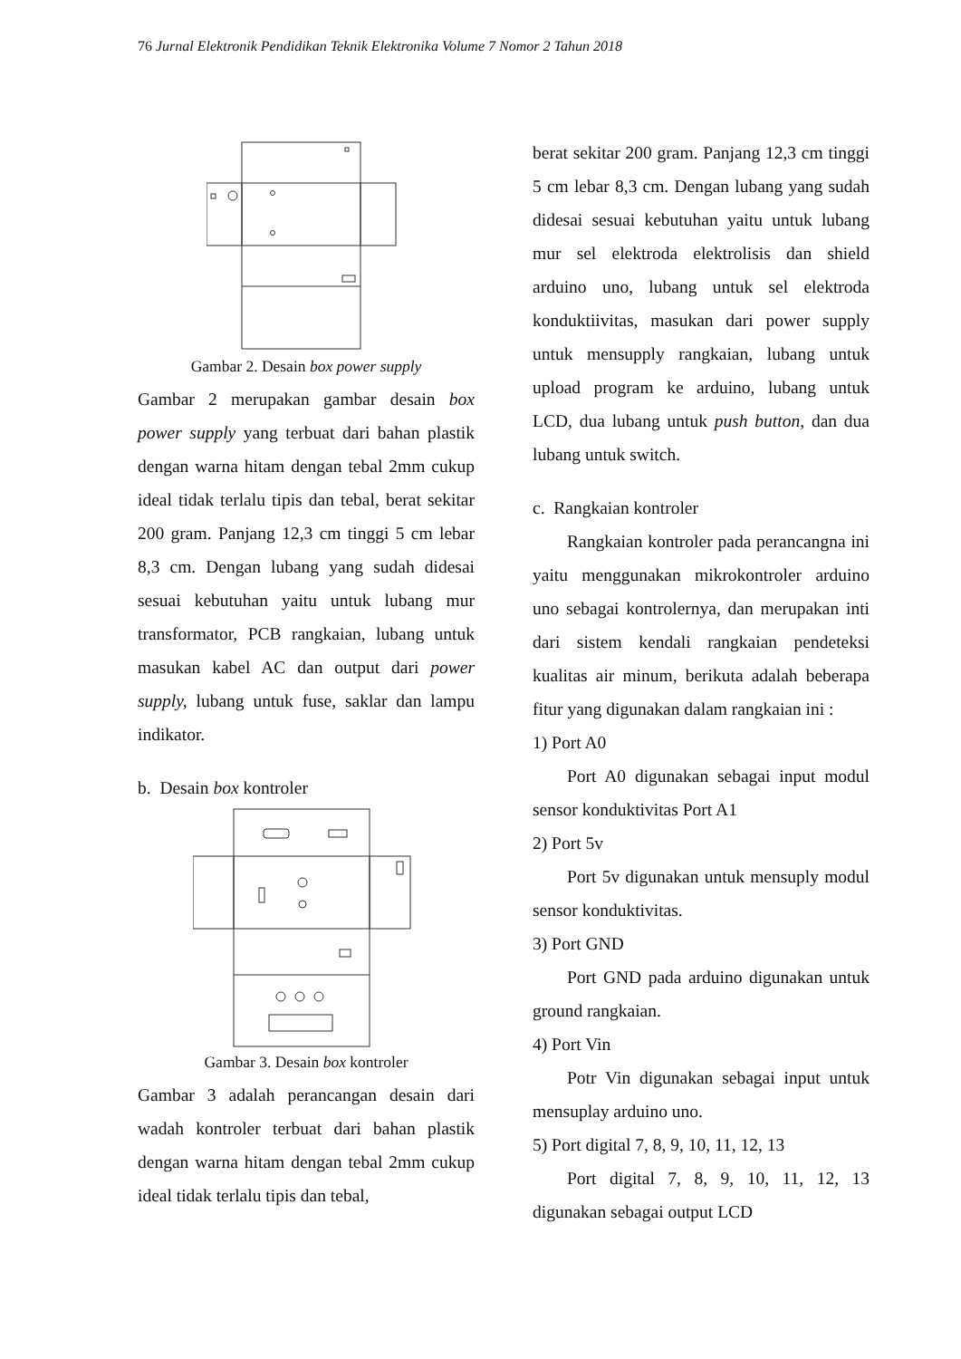76 Jurnal Elektronik Pendidikan Teknik Elektronika Volume 7 Nomor 2 Tahun 2018
Gambar 2. Desain box power supply
Gambar 2 merupakan gambar desain box power supply yang terbuat dari bahan plastik dengan warna hitam dengan tebal 2mm cukup ideal tidak terlalu tipis dan tebal, berat sekitar 200 gram. Panjang 12,3 cm tinggi 5 cm lebar 8,3 cm. Dengan lubang yang sudah didesai sesuai kebutuhan yaitu untuk lubang mur transformator, PCB rangkaian, lubang untuk masukan kabel AC dan output dari power supply, lubang untuk fuse, saklar dan lampu indikator.
b. Desain box kontroler
Gambar 3. Desain box kontroler
Gambar 3 adalah perancangan desain dari wadah kontroler terbuat dari bahan plastik dengan warna hitam dengan tebal 2mm cukup ideal tidak terlalu tipis dan tebal,
berat sekitar 200 gram. Panjang 12,3 cm tinggi 5 cm lebar 8,3 cm. Dengan lubang yang sudah didesai sesuai kebutuhan yaitu untuk lubang mur sel elektroda elektrolisis dan shield arduino uno, lubang untuk sel elektroda konduktiivitas, masukan dari power supply untuk mensupply rangkaian, lubang untuk upload program ke arduino, lubang untuk LCD, dua lubang untuk push button, dan dua lubang untuk switch.
c. Rangkaian kontroler
Rangkaian kontroler pada perancangna ini yaitu menggunakan mikrokontroler arduino uno sebagai kontrolernya, dan merupakan inti dari sistem kendali rangkaian pendeteksi kualitas air minum, berikuta adalah beberapa fitur yang digunakan dalam rangkaian ini :
1) Port A0
Port A0 digunakan sebagai input modul sensor konduktivitas Port A1
2) Port 5v
Port 5v digunakan untuk mensuply modul sensor konduktivitas.
3) Port GND
Port GND pada arduino digunakan untuk ground rangkaian.
4) Port Vin
Potr Vin digunakan sebagai input untuk mensuplay arduino uno.
5) Port digital 7, 8, 9, 10, 11, 12, 13
Port digital 7, 8, 9, 10, 11, 12, 13 digunakan sebagai output LCD